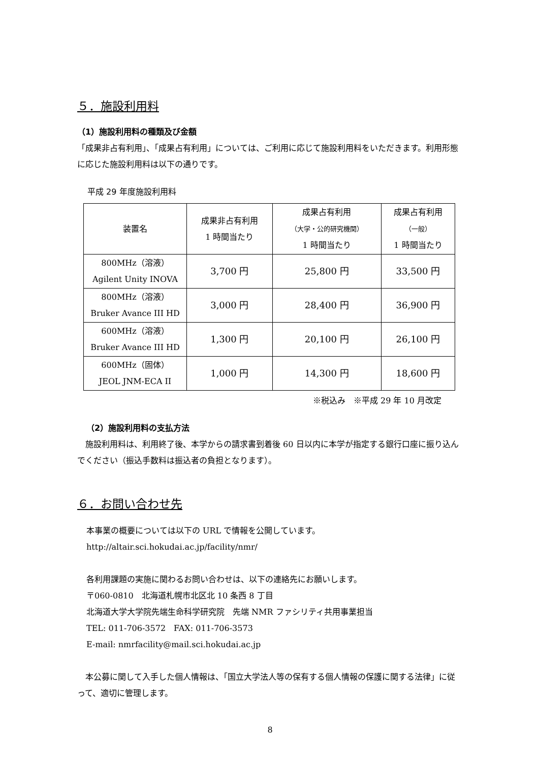５．施設利用料
（1）施設利用料の種類及び金額
「成果非占有利用」、「成果占有利用」については、ご利用に応じて施設利用料をいただきます。利用形態に応じた施設利用料は以下の通りです。
平成 29 年度施設利用料
| 装置名 | 成果非占有利用 1 時間当たり | 成果占有利用 （大学・公的研究機関） 1 時間当たり | 成果占有利用 （一般） 1 時間当たり |
| --- | --- | --- | --- |
| 800MHz（溶液） Agilent Unity INOVA | 3,700 円 | 25,800 円 | 33,500 円 |
| 800MHz（溶液） Bruker Avance III HD | 3,000 円 | 28,400 円 | 36,900 円 |
| 600MHz（溶液） Bruker Avance III HD | 1,300 円 | 20,100 円 | 26,100 円 |
| 600MHz（固体） JEOL JNM-ECA II | 1,000 円 | 14,300 円 | 18,600 円 |
※税込み　※平成 29 年 10 月改定
（2）施設利用料の支払方法
　施設利用料は、利用終了後、本学からの請求書到着後 60 日以内に本学が指定する銀行口座に振り込んでください（振込手数料は振込者の負担となります）。
６．お問い合わせ先
本事業の概要については以下の URL で情報を公開しています。
http://altair.sci.hokudai.ac.jp/facility/nmr/
各利用課題の実施に関わるお問い合わせは、以下の連絡先にお願いします。
〒060-0810　北海道札幌市北区北 10 条西 8 丁目
北海道大学大学院先端生命科学研究院　先端 NMR ファシリティ共用事業担当
TEL: 011-706-3572　FAX: 011-706-3573
E-mail: nmrfacility@mail.sci.hokudai.ac.jp
　本公募に関して入手した個人情報は、「国立大学法人等の保有する個人情報の保護に関する法律」に従って、適切に管理します。
8